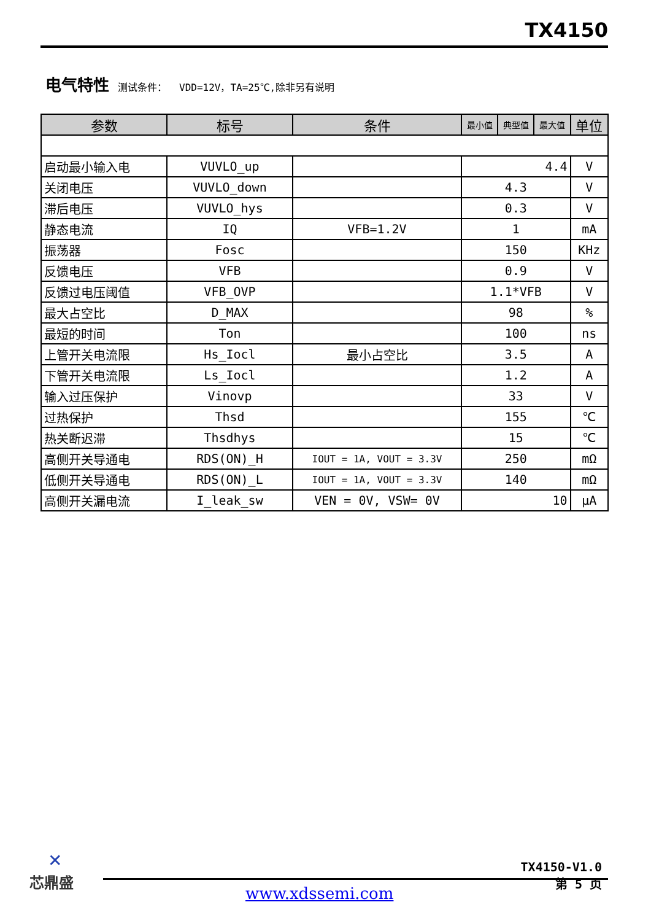TX4150
电气特性 测试条件： VDD=12V，TA=25℃,除非另有说明
| 参数 | 标号 | 条件 | 最小值 | 典型值 | 最大值 | 单位 |
| --- | --- | --- | --- | --- | --- | --- |
| 启动最小输入电 | VUVLO_up | | 4.4 | | | V |
| 关闭电压 | VUVLO_down | | 4.3 | | | V |
| 滞后电压 | VUVLO_hys | | 0.3 | | | V |
| 静态电流 | IQ | VFB=1.2V | 1 | | | mA |
| 振荡器 | Fosc | | 150 | | | KHz |
| 反馈电压 | VFB | | 0.9 | | | V |
| 反馈过电压阈值 | VFB_OVP | | 1.1*VFB | | | V |
| 最大占空比 | D_MAX | | 98 | | | % |
| 最短的时间 | Ton | | 100 | | | ns |
| 上管开关电流限 | Hs_Iocl | 最小占空比 | 3.5 | | | A |
| 下管开关电流限 | Ls_Iocl | | 1.2 | | | A |
| 输入过压保护 | Vinovp | | 33 | | | V |
| 过热保护 | Thsd | | 155 | | | ℃ |
| 热关断迟滞 | Thsdhys | | 15 | | | ℃ |
| 高侧开关导通电 | RDS(ON)_H | IOUT = 1A, VOUT = 3.3V | 250 | | | mΩ |
| 低侧开关导通电 | RDS(ON)_L | IOUT = 1A, VOUT = 3.3V | 140 | | | mΩ |
| 高侧开关漏电流 | I_leak_sw | VEN = 0V, VSW= 0V | 10 | | | μA |
✕
芯鼎盛
TX4150-V1.0
第 5 页
www.xdssemi.com